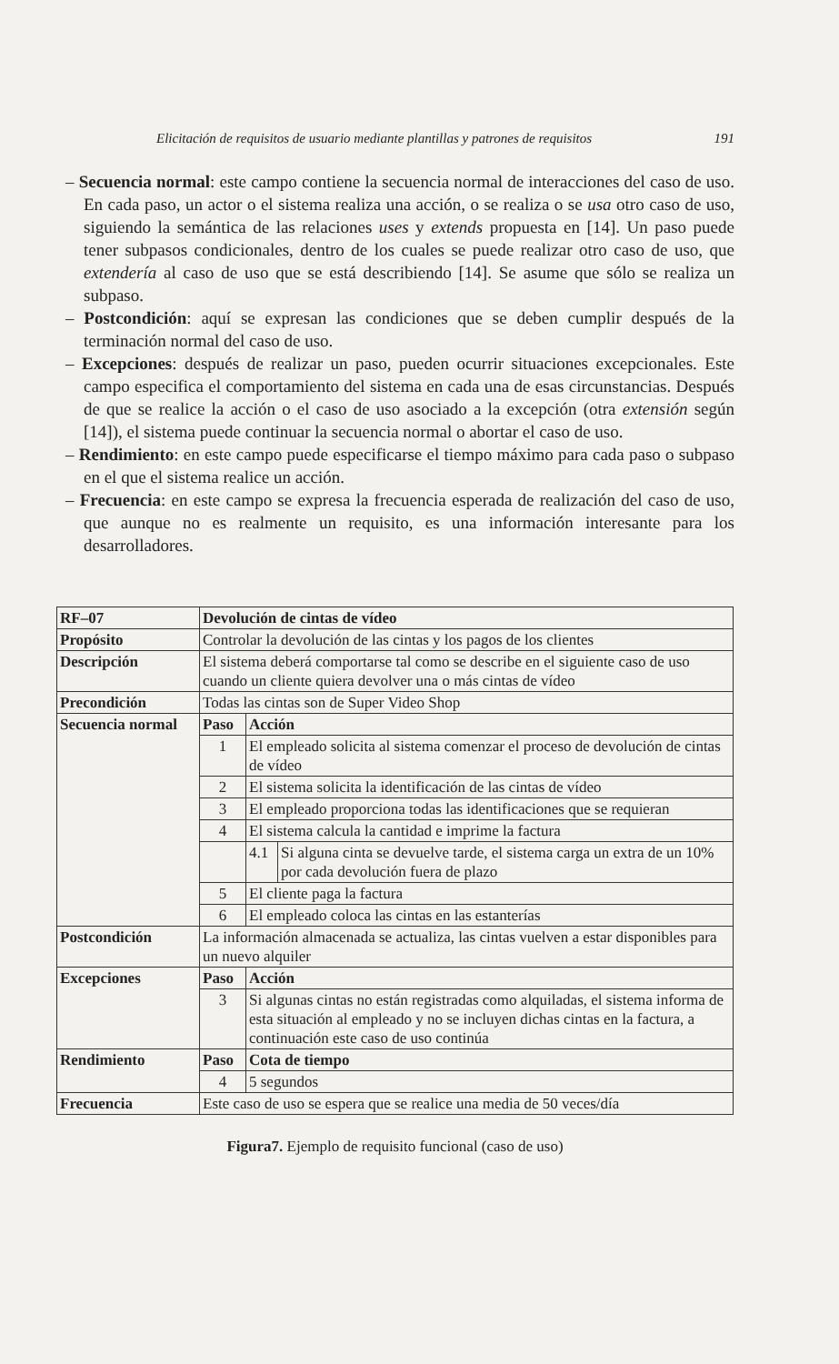Elicitación de requisitos de usuario mediante plantillas y patrones de requisitos 191
– Secuencia normal: este campo contiene la secuencia normal de interacciones del caso de uso. En cada paso, un actor o el sistema realiza una acción, o se realiza o se usa otro caso de uso, siguiendo la semántica de las relaciones uses y extends propuesta en [14]. Un paso puede tener subpasos condicionales, dentro de los cuales se puede realizar otro caso de uso, que extendería al caso de uso que se está describiendo [14]. Se asume que sólo se realiza un subpaso.
– Postcondición: aquí se expresan las condiciones que se deben cumplir después de la terminación normal del caso de uso.
– Excepciones: después de realizar un paso, pueden ocurrir situaciones excepcionales. Este campo especifica el comportamiento del sistema en cada una de esas circunstancias. Después de que se realice la acción o el caso de uso asociado a la excepción (otra extensión según [14]), el sistema puede continuar la secuencia normal o abortar el caso de uso.
– Rendimiento: en este campo puede especificarse el tiempo máximo para cada paso o subpaso en el que el sistema realice un acción.
– Frecuencia: en este campo se expresa la frecuencia esperada de realización del caso de uso, que aunque no es realmente un requisito, es una información interesante para los desarrolladores.
| RF–07 | Devolución de cintas de vídeo | | |
| Propósito | Controlar la devolución de las cintas y los pagos de los clientes | | |
| Descripción | El sistema deberá comportarse tal como se describe en el siguiente caso de uso cuando un cliente quiera devolver una o más cintas de vídeo | | |
| Precondición | Todas las cintas son de Super Video Shop | | |
| Secuencia normal | Paso | Acción | |
| | 1 | El empleado solicita al sistema comenzar el proceso de devolución de cintas de vídeo | |
| | 2 | El sistema solicita la identificación de las cintas de vídeo | |
| | 3 | El empleado proporciona todas las identificaciones que se requieran | |
| | 4 | El sistema calcula la cantidad e imprime la factura | |
| | | 4.1 | Si alguna cinta se devuelve tarde, el sistema carga un extra de un 10% por cada devolución fuera de plazo |
| | 5 | El cliente paga la factura | |
| | 6 | El empleado coloca las cintas en las estanterías | |
| Postcondición | La información almacenada se actualiza, las cintas vuelven a estar disponibles para un nuevo alquiler | | |
| Excepciones | Paso | Acción | |
| | 3 | Si algunas cintas no están registradas como alquiladas, el sistema informa de esta situación al empleado y no se incluyen dichas cintas en la factura, a continuación este caso de uso continúa | |
| Rendimiento | Paso | Cota de tiempo | |
| | 4 | 5 segundos | |
| Frecuencia | Este caso de uso se espera que se realice una media de 50 veces/día | | |
Figura7. Ejemplo de requisito funcional (caso de uso)